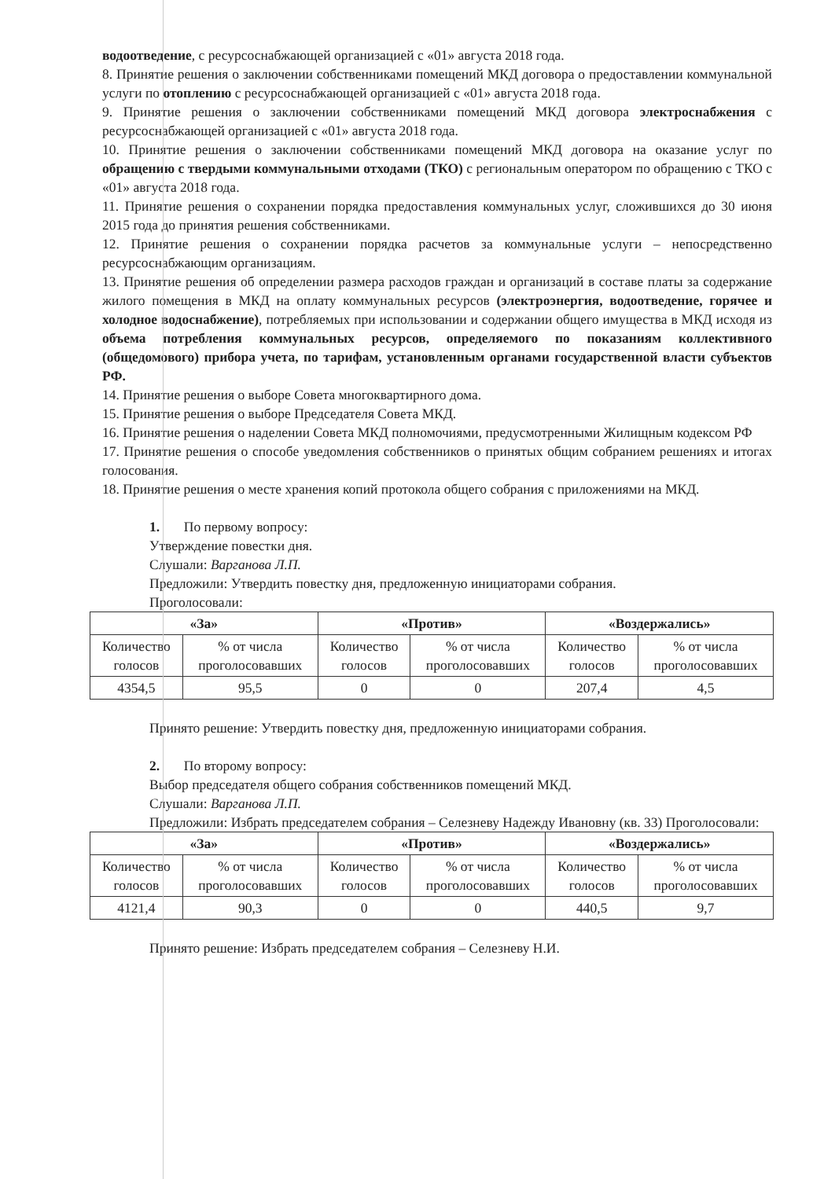водоотведение, с ресурсоснабжающей организацией с «01» августа 2018 года.
8. Принятие решения о заключении собственниками помещений МКД договора о предоставлении коммунальной услуги по отоплению с ресурсоснабжающей организацией с «01» августа 2018 года.
9. Принятие решения о заключении собственниками помещений МКД договора электроснабжения с ресурсоснабжающей организацией с «01» августа 2018 года.
10. Принятие решения о заключении собственниками помещений МКД договора на оказание услуг по обращению с твердыми коммунальными отходами (ТКО) с региональным оператором по обращению с ТКО с «01» августа 2018 года.
11. Принятие решения о сохранении порядка предоставления коммунальных услуг, сложившихся до 30 июня 2015 года до принятия решения собственниками.
12. Принятие решения о сохранении порядка расчетов за коммунальные услуги – непосредственно ресурсоснабжающим организациям.
13. Принятие решения об определении размера расходов граждан и организаций в составе платы за содержание жилого помещения в МКД на оплату коммунальных ресурсов (электроэнергия, водоотведение, горячее и холодное водоснабжение), потребляемых при использовании и содержании общего имущества в МКД исходя из объема потребления коммунальных ресурсов, определяемого по показаниям коллективного (общедомового) прибора учета, по тарифам, установленным органами государственной власти субъектов РФ.
14. Принятие решения о выборе Совета многоквартирного дома.
15. Принятие решения о выборе Председателя Совета МКД.
16. Принятие решения о наделении Совета МКД полномочиями, предусмотренными Жилищным кодексом РФ
17. Принятие решения о способе уведомления собственников о принятых общим собранием решениях и итогах голосования.
18. Принятие решения о месте хранения копий протокола общего собрания с приложениями на МКД.
1. По первому вопросу:
Утверждение повестки дня.
Слушали: Варганова Л.П.
Предложили: Утвердить повестку дня, предложенную инициаторами собрания.
Проголосовали:
| «За» | | «Против» | | «Воздержались» | |
| --- | --- | --- | --- | --- | --- |
| Количество голосов | % от числа проголосовавших | Количество голосов | % от числа проголосовавших | Количество голосов | % от числа проголосовавших |
| 4354,5 | 95,5 | 0 | 0 | 207,4 | 4,5 |
Принято решение: Утвердить повестку дня, предложенную инициаторами собрания.
2. По второму вопросу:
Выбор председателя общего собрания собственников помещений МКД.
Слушали: Варганова Л.П.
Предложили: Избрать председателем собрания – Селезневу Надежду Ивановну (кв. 33) Проголосовали:
| «За» | | «Против» | | «Воздержались» | |
| --- | --- | --- | --- | --- | --- |
| Количество голосов | % от числа проголосовавших | Количество голосов | % от числа проголосовавших | Количество голосов | % от числа проголосовавших |
| 4121,4 | 90,3 | 0 | 0 | 440,5 | 9,7 |
Принято решение: Избрать председателем собрания – Селезневу Н.И.